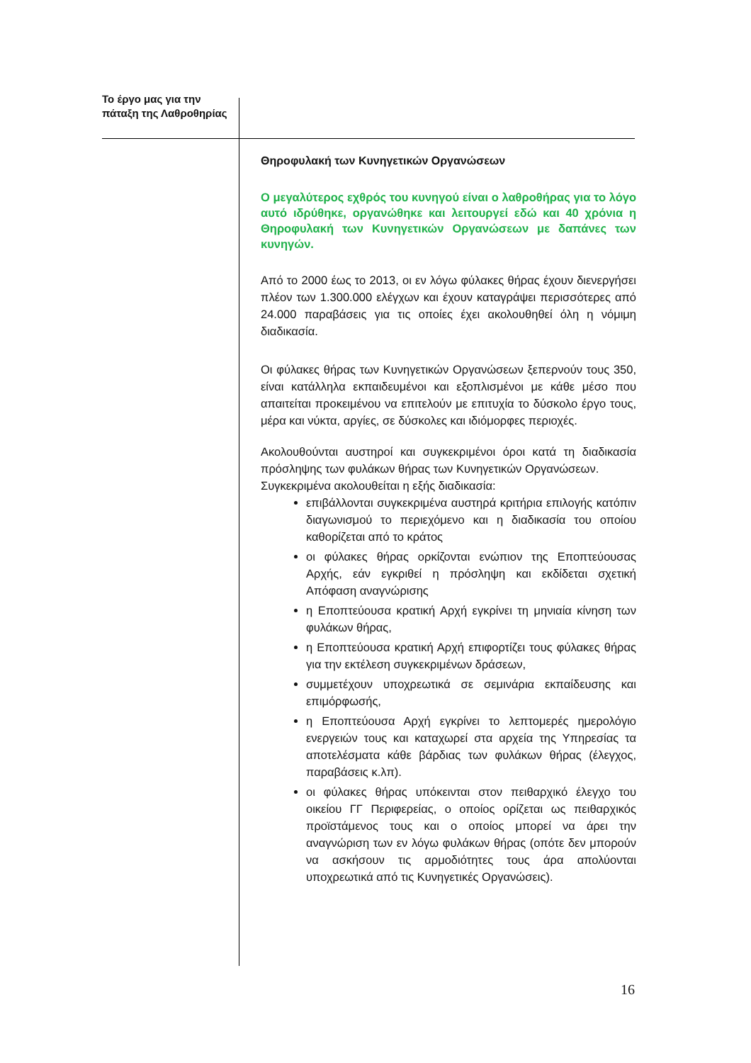Το έργο μας για την πάταξη της Λαθροθηρίας
Θηροφυλακή των Κυνηγετικών Οργανώσεων
Ο μεγαλύτερος εχθρός του κυνηγού είναι ο λαθροθήρας για το λόγο αυτό ιδρύθηκε, οργανώθηκε και λειτουργεί εδώ και 40 χρόνια η Θηροφυλακή των Κυνηγετικών Οργανώσεων με δαπάνες των κυνηγών.
Από το 2000 έως το 2013, οι εν λόγω φύλακες θήρας έχουν διενεργήσει πλέον των 1.300.000 ελέγχων και έχουν καταγράψει περισσότερες από 24.000 παραβάσεις για τις οποίες έχει ακολουθηθεί όλη η νόμιμη διαδικασία.
Οι φύλακες θήρας των Κυνηγετικών Οργανώσεων ξεπερνούν τους 350, είναι κατάλληλα εκπαιδευμένοι και εξοπλισμένοι με κάθε μέσο που απαιτείται προκειμένου να επιτελούν με επιτυχία το δύσκολο έργο τους, μέρα και νύκτα, αργίες, σε δύσκολες και ιδιόμορφες περιοχές.
Ακολουθούνται αυστηροί και συγκεκριμένοι όροι κατά τη διαδικασία πρόσληψης των φυλάκων θήρας των Κυνηγετικών Οργανώσεων.
Συγκεκριμένα ακολουθείται η εξής διαδικασία:
επιβάλλονται συγκεκριμένα αυστηρά κριτήρια επιλογής κατόπιν διαγωνισμού το περιεχόμενο και η διαδικασία του οποίου καθορίζεται από το κράτος
οι φύλακες θήρας ορκίζονται ενώπιον της Εποπτεύουσας Αρχής, εάν εγκριθεί η πρόσληψη και εκδίδεται σχετική Απόφαση αναγνώρισης
η Εποπτεύουσα κρατική Αρχή εγκρίνει τη μηνιαία κίνηση των φυλάκων θήρας,
η Εποπτεύουσα κρατική Αρχή επιφορτίζει τους φύλακες θήρας για την εκτέλεση συγκεκριμένων δράσεων,
συμμετέχουν υποχρεωτικά σε σεμινάρια εκπαίδευσης και επιμόρφωσής,
η Εποπτεύουσα Αρχή εγκρίνει το λεπτομερές ημερολόγιο ενεργειών τους και καταχωρεί στα αρχεία της Υπηρεσίας τα αποτελέσματα κάθε βάρδιας των φυλάκων θήρας (έλεγχος, παραβάσεις κ.λπ).
οι φύλακες θήρας υπόκεινται στον πειθαρχικό έλεγχο του οικείου ΓΓ Περιφερείας, ο οποίος ορίζεται ως πειθαρχικός προϊστάμενος τους και ο οποίος μπορεί να άρει την αναγνώριση των εν λόγω φυλάκων θήρας (οπότε δεν μπορούν να ασκήσουν τις αρμοδιότητες τους άρα απολύονται υποχρεωτικά από τις Κυνηγετικές Οργανώσεις).
16